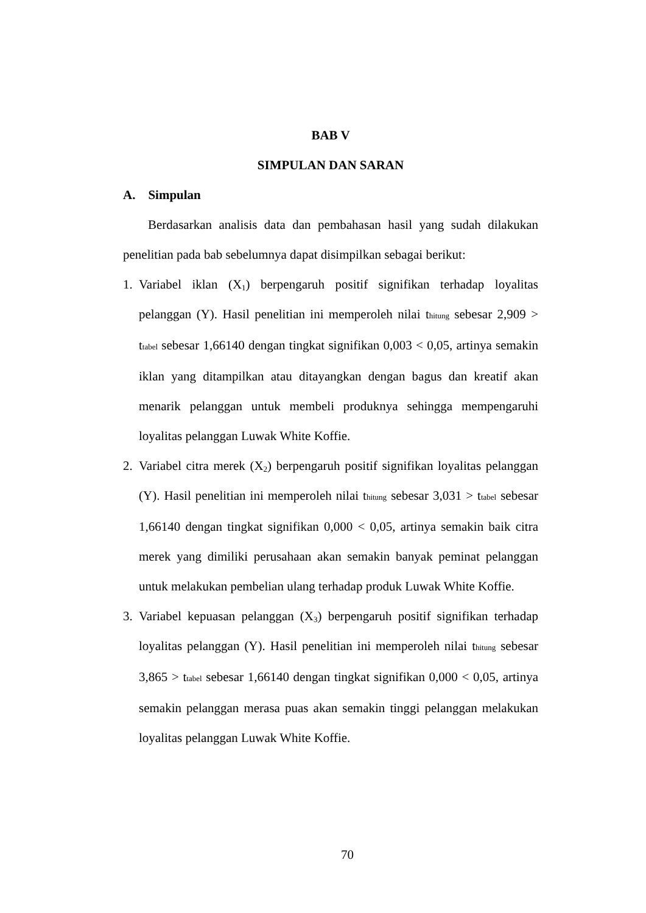BAB V
SIMPULAN DAN SARAN
A. Simpulan
Berdasarkan analisis data dan pembahasan hasil yang sudah dilakukan penelitian pada bab sebelumnya dapat disimpilkan sebagai berikut:
1. Variabel iklan (X<sub>1</sub>) berpengaruh positif signifikan terhadap loyalitas pelanggan (Y). Hasil penelitian ini memperoleh nilai thitung sebesar 2,909 > ttabel sebesar 1,66140 dengan tingkat signifikan 0,003 < 0,05, artinya semakin iklan yang ditampilkan atau ditayangkan dengan bagus dan kreatif akan menarik pelanggan untuk membeli produknya sehingga mempengaruhi loyalitas pelanggan Luwak White Koffie.
2. Variabel citra merek (X<sub>2</sub>) berpengaruh positif signifikan loyalitas pelanggan (Y). Hasil penelitian ini memperoleh nilai thitung sebesar 3,031 > ttabel sebesar 1,66140 dengan tingkat signifikan 0,000 < 0,05, artinya semakin baik citra merek yang dimiliki perusahaan akan semakin banyak peminat pelanggan untuk melakukan pembelian ulang terhadap produk Luwak White Koffie.
3. Variabel kepuasan pelanggan (X<sub>3</sub>) berpengaruh positif signifikan terhadap loyalitas pelanggan (Y). Hasil penelitian ini memperoleh nilai thitung sebesar 3,865 > ttabel sebesar 1,66140 dengan tingkat signifikan 0,000 < 0,05, artinya semakin pelanggan merasa puas akan semakin tinggi pelanggan melakukan loyalitas pelanggan Luwak White Koffie.
70